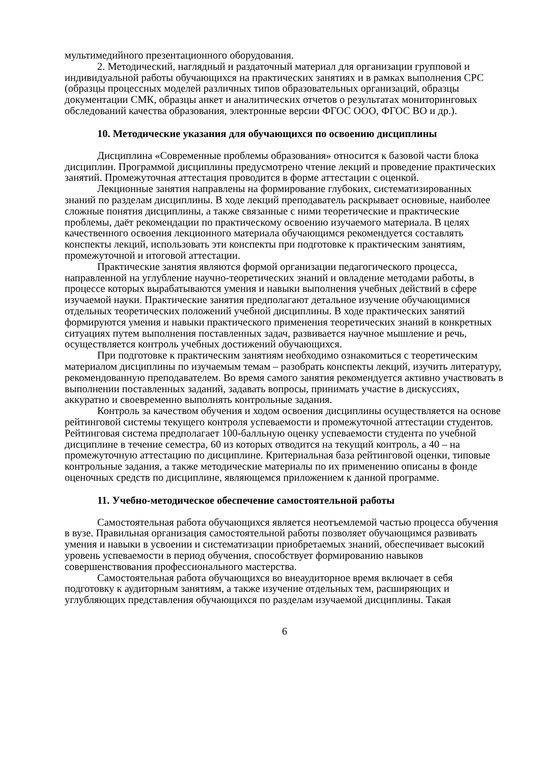мультимедийного презентационного оборудования.
2. Методический, наглядный и раздаточный материал для организации групповой и индивидуальной работы обучающихся на практических занятиях и в рамках выполнения СРС (образцы процессных моделей различных типов образовательных организаций, образцы документации СМК, образцы анкет и аналитических отчетов о результатах мониторинговых обследований качества образования, электронные версии ФГОС ООО, ФГОС ВО и др.).
10. Методические указания для обучающихся по освоению дисциплины
Дисциплина «Современные проблемы образования» относится к базовой части блока дисциплин. Программой дисциплины предусмотрено чтение лекций и проведение практических занятий. Промежуточная аттестация проводится в форме аттестации с оценкой.
Лекционные занятия направлены на формирование глубоких, систематизированных знаний по разделам дисциплины. В ходе лекций преподаватель раскрывает основные, наиболее сложные понятия дисциплины, а также связанные с ними теоретические и практические проблемы, даёт рекомендации по практическому освоению изучаемого материала. В целях качественного освоения лекционного материала обучающимся рекомендуется составлять конспекты лекций, использовать эти конспекты при подготовке к практическим занятиям, промежуточной и итоговой аттестации.
Практические занятия являются формой организации педагогического процесса, направленной на углубление научно-теоретических знаний и овладение методами работы, в процессе которых вырабатываются умения и навыки выполнения учебных действий в сфере изучаемой науки. Практические занятия предполагают детальное изучение обучающимися отдельных теоретических положений учебной дисциплины. В ходе практических занятий формируются умения и навыки практического применения теоретических знаний в конкретных ситуациях путем выполнения поставленных задач, развивается научное мышление и речь, осуществляется контроль учебных достижений обучающихся.
При подготовке к практическим занятиям необходимо ознакомиться с теоретическим материалом дисциплины по изучаемым темам – разобрать конспекты лекций, изучить литературу, рекомендованную преподавателем. Во время самого занятия рекомендуется активно участвовать в выполнении поставленных заданий, задавать вопросы, принимать участие в дискуссиях, аккуратно и своевременно выполнять контрольные задания.
Контроль за качеством обучения и ходом освоения дисциплины осуществляется на основе рейтинговой системы текущего контроля успеваемости и промежуточной аттестации студентов. Рейтинговая система предполагает 100-балльную оценку успеваемости студента по учебной дисциплине в течение семестра, 60 из которых отводится на текущий контроль, а 40 – на промежуточную аттестацию по дисциплине. Критериальная база рейтинговой оценки, типовые контрольные задания, а также методические материалы по их применению описаны в фонде оценочных средств по дисциплине, являющемся приложением к данной программе.
11. Учебно-методическое обеспечение самостоятельной работы
Самостоятельная работа обучающихся является неотъемлемой частью процесса обучения в вузе. Правильная организация самостоятельной работы позволяет обучающимся развивать умения и навыки в усвоении и систематизации приобретаемых знаний, обеспечивает высокий уровень успеваемости в период обучения, способствует формированию навыков совершенствования профессионального мастерства.
Самостоятельная работа обучающихся во внеаудиторное время включает в себя подготовку к аудиторным занятиям, а также изучение отдельных тем, расширяющих и углубляющих представления обучающихся по разделам изучаемой дисциплины. Такая
6